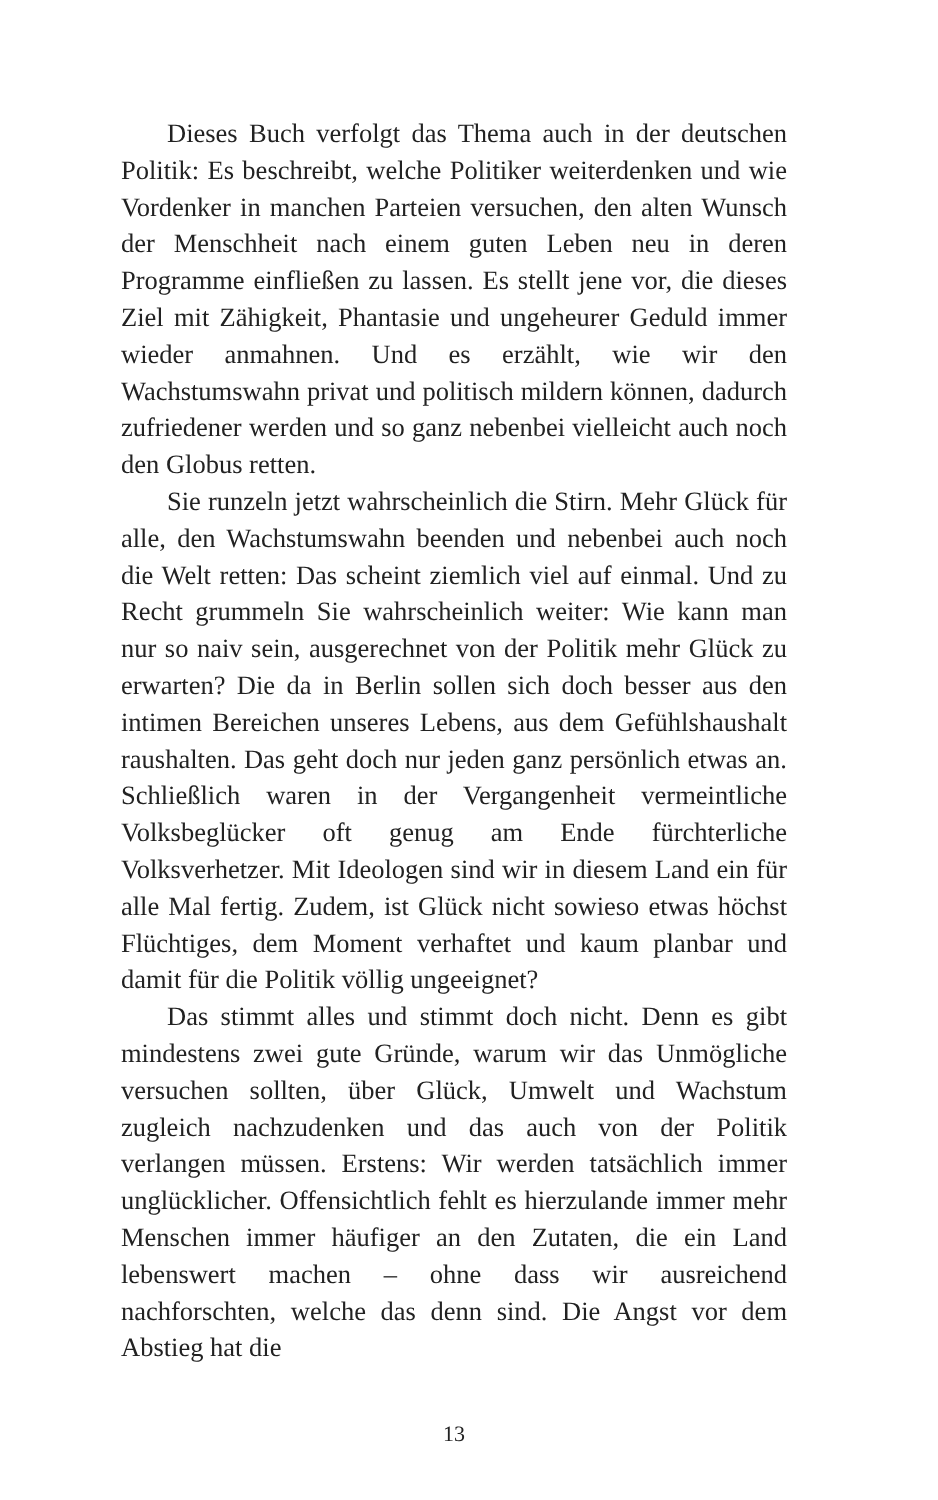Dieses Buch verfolgt das Thema auch in der deutschen Politik: Es beschreibt, welche Politiker weiterdenken und wie Vordenker in manchen Parteien versuchen, den alten Wunsch der Menschheit nach einem guten Leben neu in deren Programme einfließen zu lassen. Es stellt jene vor, die dieses Ziel mit Zähigkeit, Phantasie und ungeheurer Geduld immer wieder anmahnen. Und es erzählt, wie wir den Wachstumswahn privat und politisch mildern können, dadurch zufriedener werden und so ganz nebenbei vielleicht auch noch den Globus retten.
Sie runzeln jetzt wahrscheinlich die Stirn. Mehr Glück für alle, den Wachstumswahn beenden und nebenbei auch noch die Welt retten: Das scheint ziemlich viel auf einmal. Und zu Recht grummeln Sie wahrscheinlich weiter: Wie kann man nur so naiv sein, ausgerechnet von der Politik mehr Glück zu erwarten? Die da in Berlin sollen sich doch besser aus den intimen Bereichen unseres Lebens, aus dem Gefühlshaushalt raushalten. Das geht doch nur jeden ganz persönlich etwas an. Schließlich waren in der Vergangenheit vermeintliche Volksbeglücker oft genug am Ende fürchterliche Volksverhetzer. Mit Ideologen sind wir in diesem Land ein für alle Mal fertig. Zudem, ist Glück nicht sowieso etwas höchst Flüchtiges, dem Moment verhaftet und kaum planbar und damit für die Politik völlig ungeeignet?
Das stimmt alles und stimmt doch nicht. Denn es gibt mindestens zwei gute Gründe, warum wir das Unmögliche versuchen sollten, über Glück, Umwelt und Wachstum zugleich nachzudenken und das auch von der Politik verlangen müssen. Erstens: Wir werden tatsächlich immer unglücklicher. Offensichtlich fehlt es hierzulande immer mehr Menschen immer häufiger an den Zutaten, die ein Land lebenswert machen – ohne dass wir ausreichend nachforschten, welche das denn sind. Die Angst vor dem Abstieg hat die
13